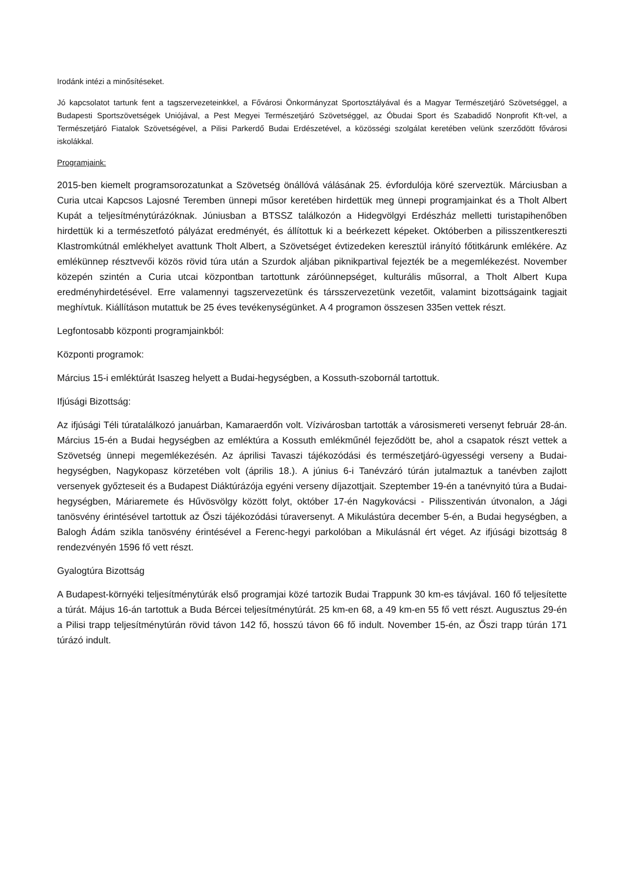Irodánk intézi a minősítéseket.
Jó kapcsolatot tartunk fent a tagszervezeteinkkel, a Fővárosi Önkormányzat Sportosztályával és a Magyar Természetjáró Szövetséggel, a Budapesti Sportszövetségek Uniójával, a Pest Megyei Természetjáró Szövetséggel, az Óbudai Sport és Szabadidő Nonprofit Kft-vel, a Természetjáró Fiatalok Szövetségével, a Pilisi Parkerdő Budai Erdészetével, a közösségi szolgálat keretében velünk szerződött fővárosi iskolákkal.
Programjaink:
2015-ben kiemelt programsorozatunkat a Szövetség önállóvá válásának 25. évfordulója köré szerveztük. Márciusban a Curia utcai Kapcsos Lajosné Teremben ünnepi műsor keretében hirdettük meg ünnepi programjainkat és a Tholt Albert Kupát a teljesítménytúrázóknak. Júniusban a BTSSZ találkozón a Hidegvölgyi Erdészház melletti turistapihenőben hirdettük ki a természetfotó pályázat eredményét, és állítottuk ki a beérkezett képeket. Októberben a pilisszentkereszti Klastromkútnál emlékhelyet avattunk Tholt Albert, a Szövetséget évtizedeken keresztül irányító főtitkárunk emlékére. Az emlékünnep résztvevői közös rövid túra után a Szurdok aljában piknikpartival fejezték be a megemlékezést. November közepén szintén a Curia utcai központban tartottunk záróünnepséget, kulturális műsorral, a Tholt Albert Kupa eredményhirdetésével. Erre valamennyi tagszervezetünk és társszervezetünk vezetőit, valamint bizottságaink tagjait meghívtuk. Kiállításon mutattuk be 25 éves tevékenységünket. A 4 programon összesen 335en vettek részt.
Legfontosabb központi programjainkból:
Központi programok:
Március 15-i emléktúrát Isaszeg helyett a Budai-hegységben, a Kossuth-szobornál tartottuk.
Ifjúsági Bizottság:
Az ifjúsági Téli túratalálkozó januárban, Kamaraerdőn volt. Vízivárosban tartották a városismereti versenyt február 28-án. Március 15-én a Budai hegységben az emléktúra a Kossuth emlékműnél fejeződött be, ahol a csapatok részt vettek a Szövetség ünnepi megemlékezésén. Az áprilisi Tavaszi tájékozódási és természetjáró-ügyességi verseny a Budai-hegységben, Nagykopasz körzetében volt (április 18.). A június 6-i Tanévzáró túrán jutalmaztuk a tanévben zajlott versenyek győzteseit és a Budapest Diáktúrázója egyéni verseny díjazottjait. Szeptember 19-én a tanévnyitó túra a Budai-hegységben, Máriaremete és Hűvösvölgy között folyt, október 17-én Nagykovácsi - Pilisszentiván útvonalon, a Jági tanösvény érintésével tartottuk az Őszi tájékozódási túraversenyt. A Mikulástúra december 5-én, a Budai hegységben, a Balogh Ádám szikla tanösvény érintésével a Ferenc-hegyi parkolóban a Mikulásnál ért véget. Az ifjúsági bizottság 8 rendezvényén 1596 fő vett részt.
Gyalogtúra Bizottság
A Budapest-környéki teljesítménytúrák első programjai közé tartozik Budai Trappunk 30 km-es távjával. 160 fő teljesítette a túrát. Május 16-án tartottuk a Buda Bércei teljesítménytúrát. 25 km-en 68, a 49 km-en 55 fő vett részt. Augusztus 29-én a Pilisi trapp teljesítménytúrán rövid távon 142 fő, hosszú távon 66 fő indult. November 15-én, az Őszi trapp túrán 171 túrázó indult.